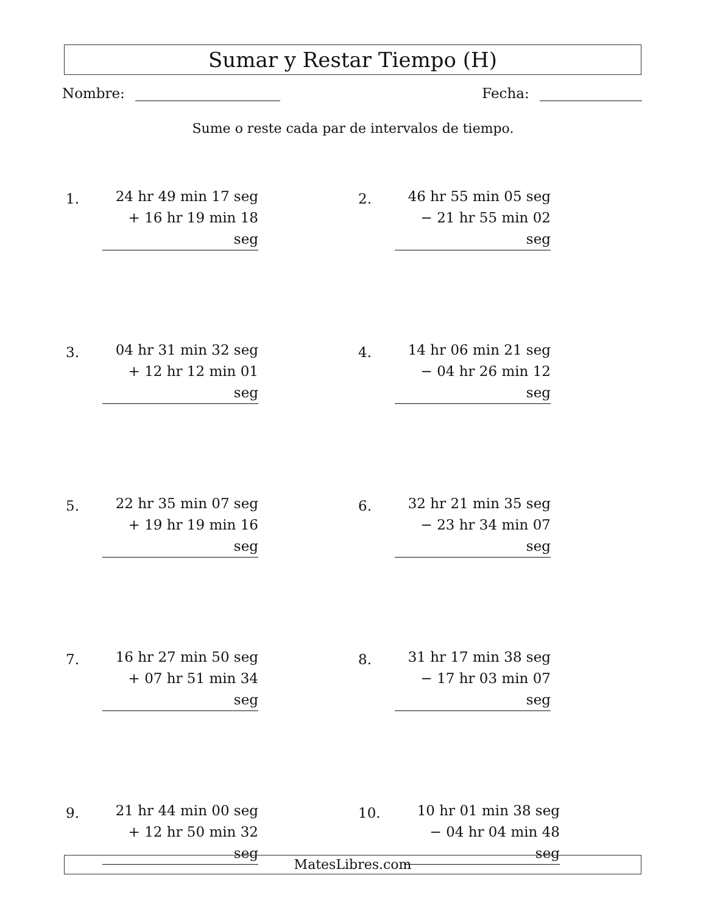Sumar y Restar Tiempo (H)
Nombre: Fecha:
Sume o reste cada par de intervalos de tiempo.
1.
24 hr 49 min 17 seg
+ 16 hr 19 min 18 seg
2.
46 hr 55 min 05 seg
− 21 hr 55 min 02 seg
3.
04 hr 31 min 32 seg
+ 12 hr 12 min 01 seg
4.
14 hr 06 min 21 seg
− 04 hr 26 min 12 seg
5.
22 hr 35 min 07 seg
+ 19 hr 19 min 16 seg
6.
32 hr 21 min 35 seg
− 23 hr 34 min 07 seg
7.
16 hr 27 min 50 seg
+ 07 hr 51 min 34 seg
8.
31 hr 17 min 38 seg
− 17 hr 03 min 07 seg
9.
21 hr 44 min 00 seg
+ 12 hr 50 min 32 seg
10.
10 hr 01 min 38 seg
− 04 hr 04 min 48 seg
MatesLibres.com